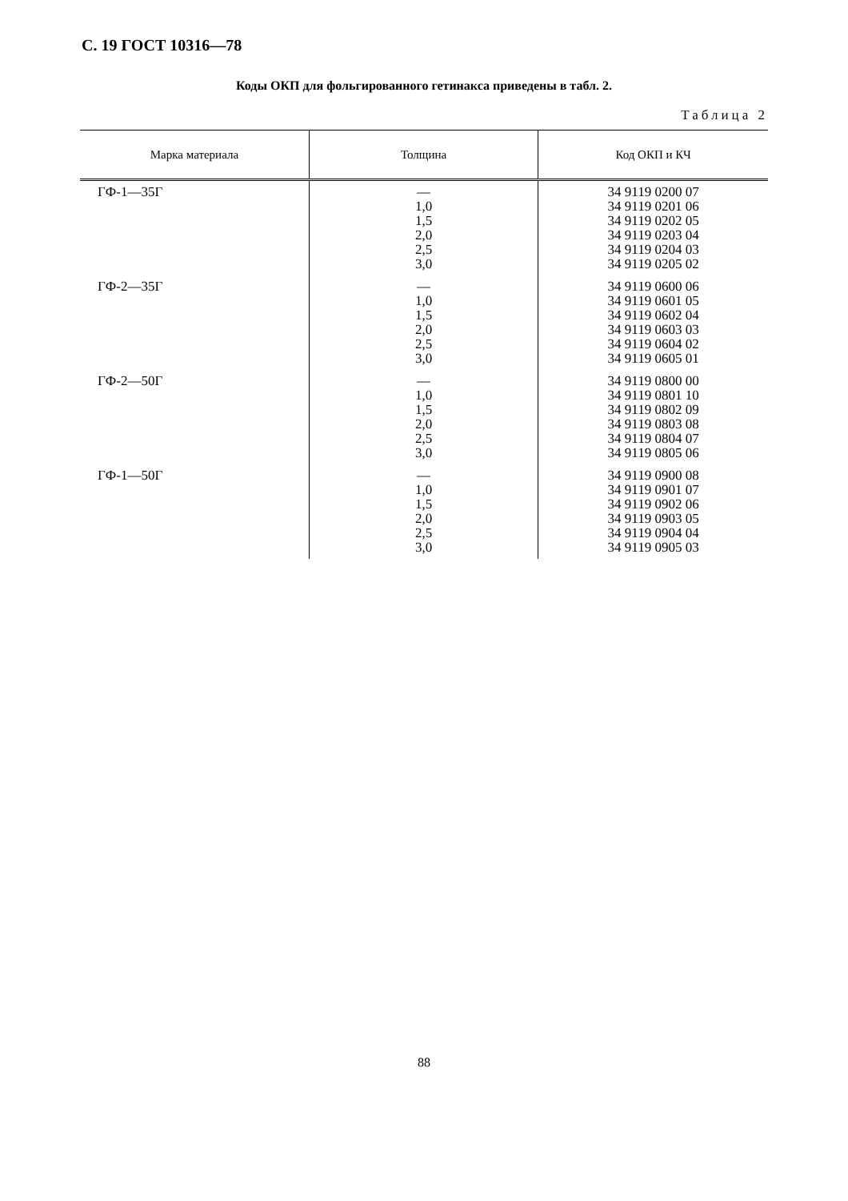С. 19 ГОСТ 10316—78
Коды ОКП для фольгированного гетинакса приведены в табл. 2.
Таблица 2
| Марка материала | Толщина | Код ОКП и КЧ |
| --- | --- | --- |
| ГФ-1—35Г | — 1,0 1,5 2,0 2,5 3,0 | 34 9119 0200 07 34 9119 0201 06 34 9119 0202 05 34 9119 0203 04 34 9119 0204 03 34 9119 0205 02 |
| ГФ-2—35Г | — 1,0 1,5 2,0 2,5 3,0 | 34 9119 0600 06 34 9119 0601 05 34 9119 0602 04 34 9119 0603 03 34 9119 0604 02 34 9119 0605 01 |
| ГФ-2—50Г | — 1,0 1,5 2,0 2,5 3,0 | 34 9119 0800 00 34 9119 0801 10 34 9119 0802 09 34 9119 0803 08 34 9119 0804 07 34 9119 0805 06 |
| ГФ-1—50Г | — 1,0 1,5 2,0 2,5 3,0 | 34 9119 0900 08 34 9119 0901 07 34 9119 0902 06 34 9119 0903 05 34 9119 0904 04 34 9119 0905 03 |
88